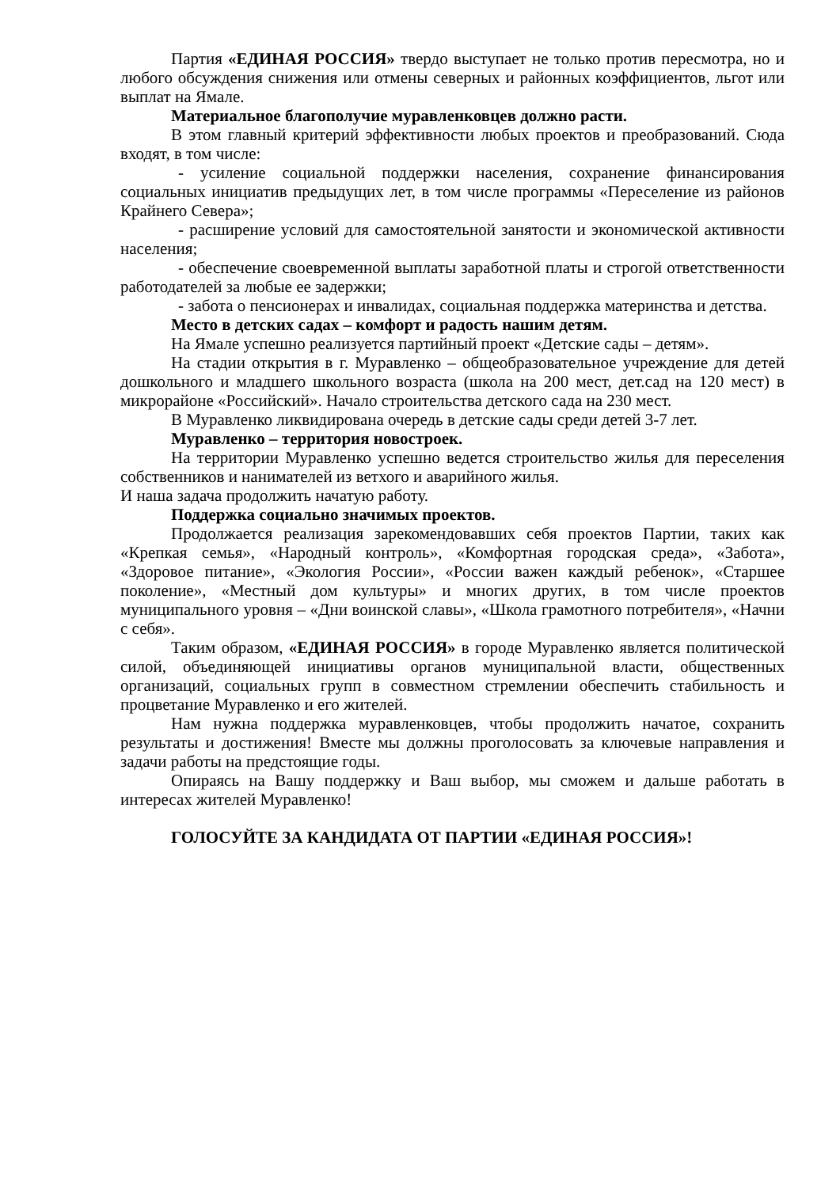Партия «ЕДИНАЯ РОССИЯ» твердо выступает не только против пересмотра, но и любого обсуждения снижения или отмены северных и районных коэффициентов, льгот или выплат на Ямале.
Материальное благополучие муравленковцев должно расти.
В этом главный критерий эффективности любых проектов и преобразований. Сюда входят, в том числе:
- усиление социальной поддержки населения, сохранение финансирования социальных инициатив предыдущих лет, в том числе программы «Переселение из районов Крайнего Севера»;
- расширение условий для самостоятельной занятости и экономической активности населения;
- обеспечение своевременной выплаты заработной платы и строгой ответственности работодателей за любые ее задержки;
- забота о пенсионерах и инвалидах, социальная поддержка материнства и детства.
Место в детских садах – комфорт и радость нашим детям.
На Ямале успешно реализуется партийный проект «Детские сады – детям».
На стадии открытия в г. Муравленко – общеобразовательное учреждение для детей дошкольного и младшего школьного возраста (школа на 200 мест, дет.сад на 120 мест) в микрорайоне «Российский». Начало строительства детского сада на 230 мест.
В Муравленко ликвидирована очередь в детские сады среди детей 3-7 лет.
Муравленко – территория новостроек.
На территории Муравленко успешно ведется строительство жилья для переселения собственников и нанимателей из ветхого и аварийного жилья.
И наша задача продолжить начатую работу.
Поддержка социально значимых проектов.
Продолжается реализация зарекомендовавших себя проектов Партии, таких как «Крепкая семья», «Народный контроль», «Комфортная городская среда», «Забота», «Здоровое питание», «Экология России», «России важен каждый ребенок», «Старшее поколение», «Местный дом культуры» и многих других, в том числе проектов муниципального уровня – «Дни воинской славы», «Школа грамотного потребителя», «Начни с себя».
Таким образом, «ЕДИНАЯ РОССИЯ» в городе Муравленко является политической силой, объединяющей инициативы органов муниципальной власти, общественных организаций, социальных групп в совместном стремлении обеспечить стабильность и процветание Муравленко и его жителей.
Нам нужна поддержка муравленковцев, чтобы продолжить начатое, сохранить результаты и достижения! Вместе мы должны проголосовать за ключевые направления и задачи работы на предстоящие годы.
Опираясь на Вашу поддержку и Ваш выбор, мы сможем и дальше работать в интересах жителей Муравленко!
ГОЛОСУЙТЕ ЗА КАНДИДАТА ОТ ПАРТИИ «ЕДИНАЯ РОССИЯ»!